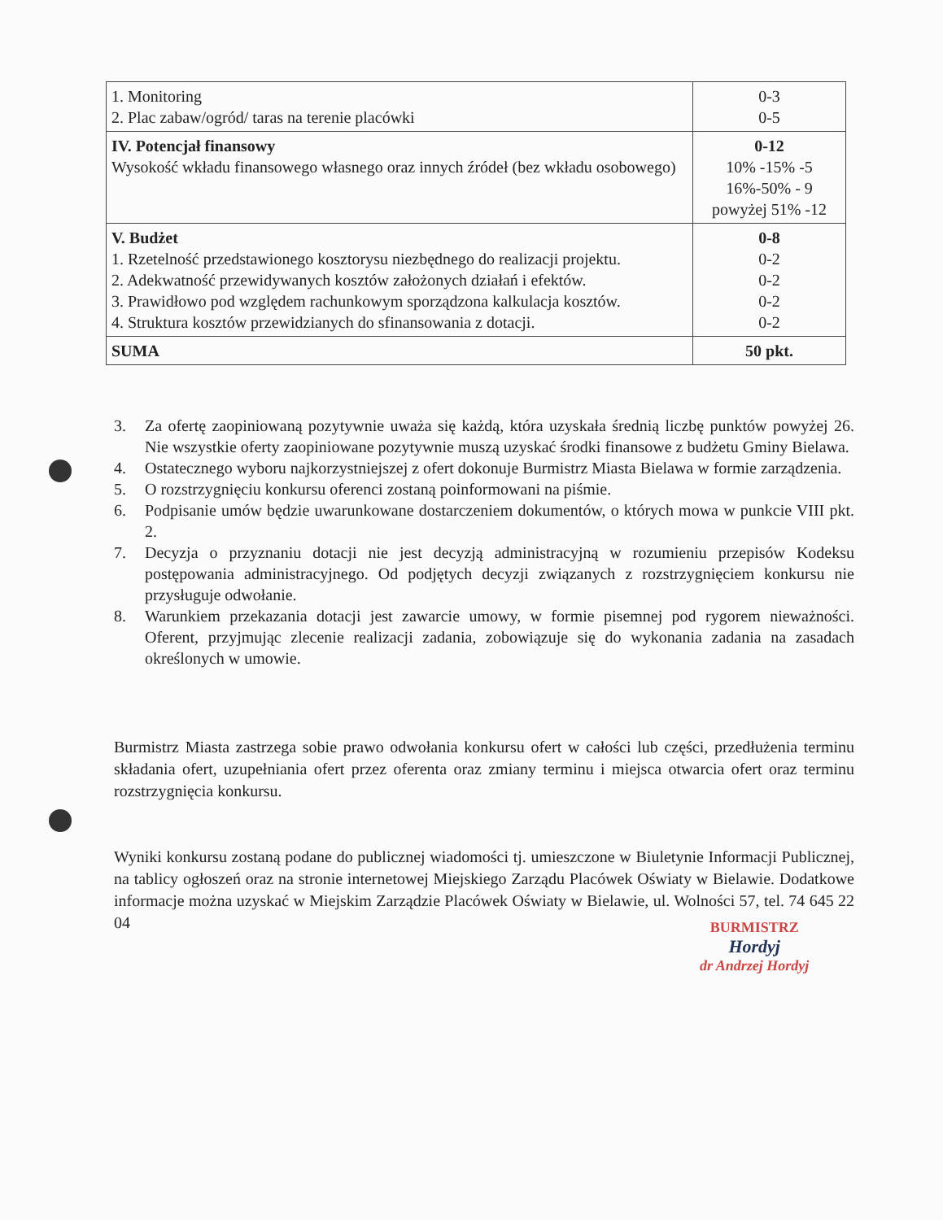| 1. Monitoring 2. Plac zabaw/ogród/ taras na terenie placówki | 0-3 0-5 |
| IV. Potencjał finansowy Wysokość wkładu finansowego własnego oraz innych źródeł (bez wkładu osobowego) | 0-12 10% -15% -5 16%-50% - 9 powyżej 51% -12 |
| V. Budżet 1. Rzetelność przedstawionego kosztorysu niezbędnego do realizacji projektu. 2. Adekwatność przewidywanych kosztów założonych działań i efektów. 3. Prawidłowo pod względem rachunkowym sporządzona kalkulacja kosztów. 4. Struktura kosztów przewidzianych do sfinansowania z dotacji. | 0-8 0-2 0-2 0-2 0-2 |
| SUMA | 50 pkt. |
3. Za ofertę zaopiniowaną pozytywnie uważa się każdą, która uzyskała średnią liczbę punktów powyżej 26. Nie wszystkie oferty zaopiniowane pozytywnie muszą uzyskać środki finansowe z budżetu Gminy Bielawa.
4. Ostatecznego wyboru najkorzystniejszej z ofert dokonuje Burmistrz Miasta Bielawa w formie zarządzenia.
5. O rozstrzygnięciu konkursu oferenci zostaną poinformowani na piśmie.
6. Podpisanie umów będzie uwarunkowane dostarczeniem dokumentów, o których mowa w punkcie VIII pkt. 2.
7. Decyzja o przyznaniu dotacji nie jest decyzją administracyjną w rozumieniu przepisów Kodeksu postępowania administracyjnego. Od podjętych decyzji związanych z rozstrzygnięciem konkursu nie przysługuje odwołanie.
8. Warunkiem przekazania dotacji jest zawarcie umowy, w formie pisemnej pod rygorem nieważności. Oferent, przyjmując zlecenie realizacji zadania, zobowiązuje się do wykonania zadania na zasadach określonych w umowie.
Burmistrz Miasta zastrzega sobie prawo odwołania konkursu ofert w całości lub części, przedłużenia terminu składania ofert, uzupełniania ofert przez oferenta oraz zmiany terminu i miejsca otwarcia ofert oraz terminu rozstrzygnięcia konkursu.
Wyniki konkursu zostaną podane do publicznej wiadomości tj. umieszczone w Biuletynie Informacji Publicznej, na tablicy ogłoszeń oraz na stronie internetowej Miejskiego Zarządu Placówek Oświaty w Bielawie. Dodatkowe informacje można uzyskać w Miejskim Zarządzie Placówek Oświaty w Bielawie, ul. Wolności 57, tel. 74 645 22 04
BURMISTRZ
Hordyj
dr Andrzej Hordyj